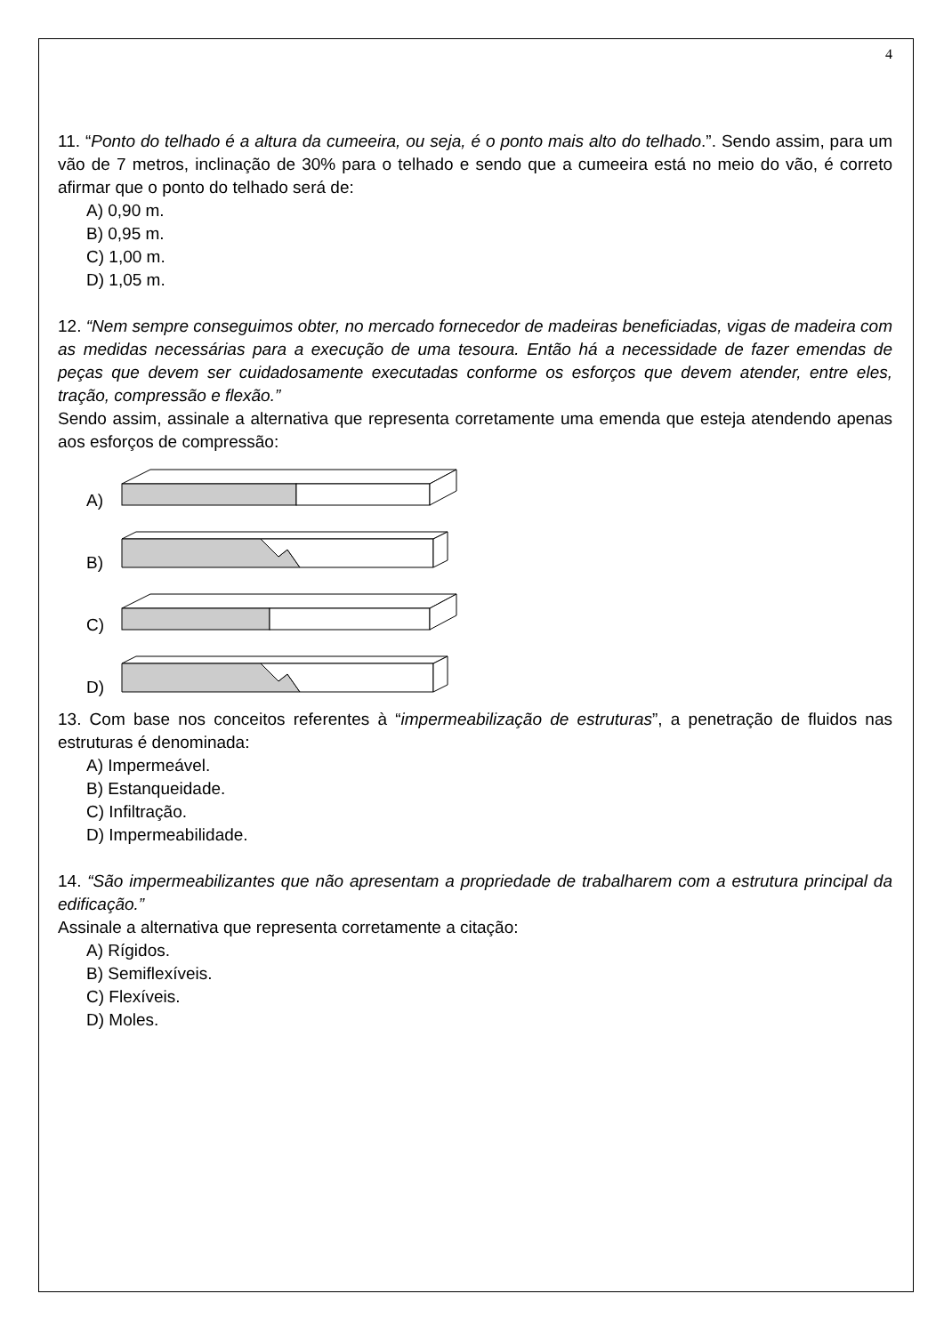4
11. “Ponto do telhado é a altura da cumeeira, ou seja, é o ponto mais alto do telhado.”. Sendo assim, para um vão de 7 metros, inclinação de 30% para o telhado e sendo que a cumeeira está no meio do vão, é correto afirmar que o ponto do telhado será de:
A) 0,90 m.
B) 0,95 m.
C) 1,00 m.
D) 1,05 m.
12. “Nem sempre conseguimos obter, no mercado fornecedor de madeiras beneficiadas, vigas de madeira com as medidas necessárias para a execução de uma tesoura. Então há a necessidade de fazer emendas de peças que devem ser cuidadosamente executadas conforme os esforços que devem atender, entre eles, tração, compressão e flexão.”
Sendo assim, assinale a alternativa que representa corretamente uma emenda que esteja atendendo apenas aos esforços de compressão:
A)
B)
C)
D)
13. Com base nos conceitos referentes à “impermeabilização de estruturas”, a penetração de fluidos nas estruturas é denominada:
A) Impermeável.
B) Estanqueidade.
C) Infiltração.
D) Impermeabilidade.
14. “São impermeabilizantes que não apresentam a propriedade de trabalharem com a estrutura principal da edificação.”
Assinale a alternativa que representa corretamente a citação:
A) Rígidos.
B) Semiflexíveis.
C) Flexíveis.
D) Moles.